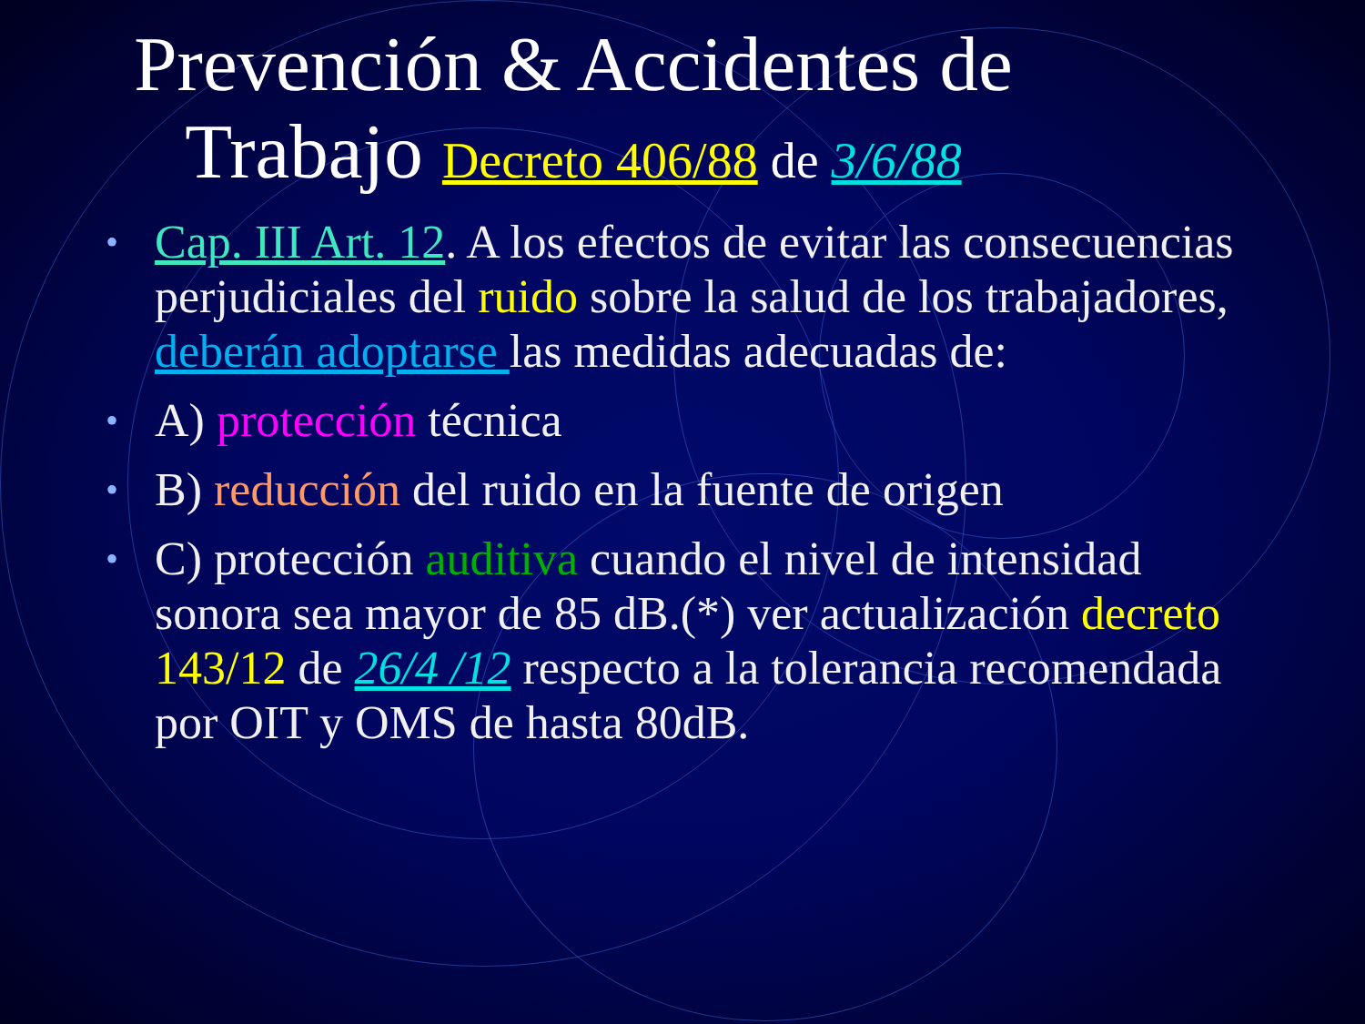Prevención & Accidentes de
Trabajo Decreto 406/88 de 3/6/88
• Cap. III Art. 12. A los efectos de evitar las consecuencias perjudiciales del ruido sobre la salud de los trabajadores, deberán adoptarse las medidas adecuadas de:
• A) protección técnica
• B) reducción del ruido en la fuente de origen
• C) protección auditiva cuando el nivel de intensidad sonora sea mayor de 85 dB.(*) ver actualización decreto 143/12 de 26/4 /12 respecto a la tolerancia recomendada por OIT y OMS de hasta 80dB.